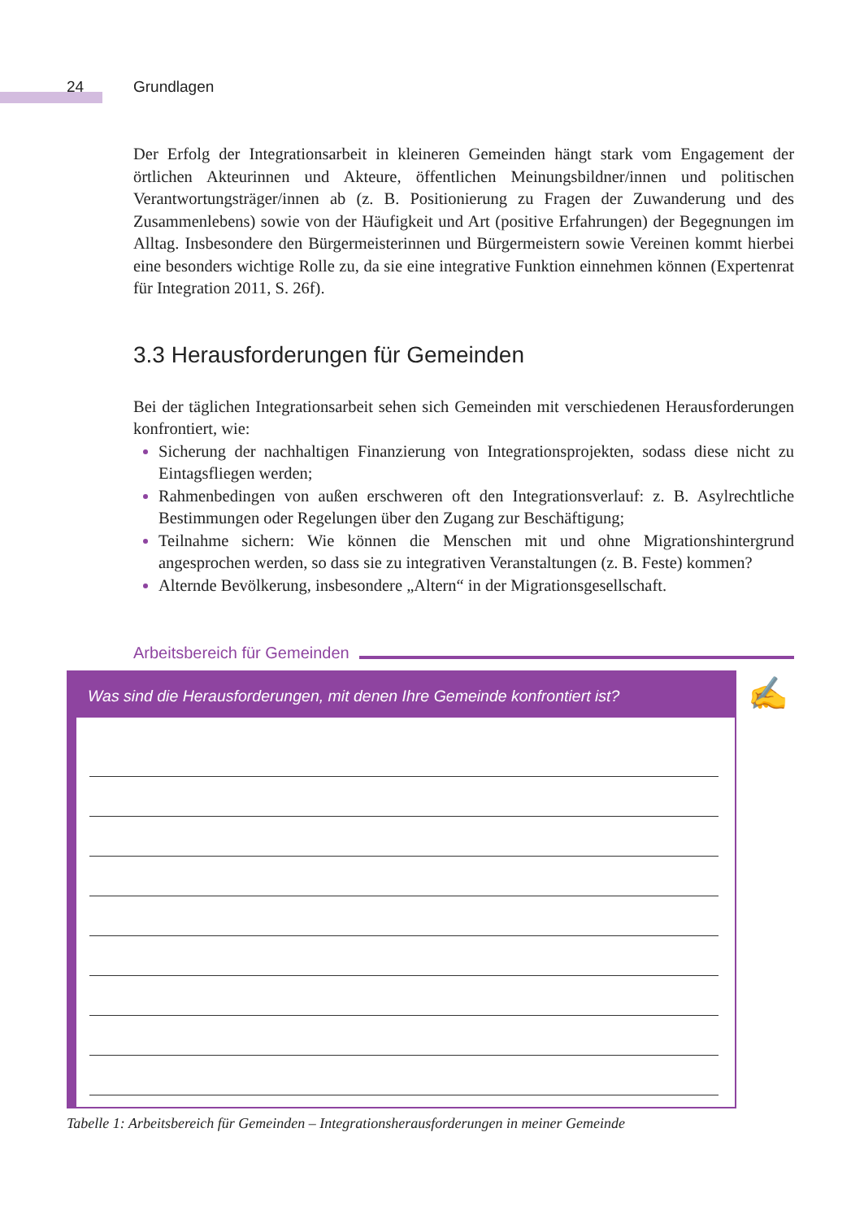24 Grundlagen
Der Erfolg der Integrationsarbeit in kleineren Gemeinden hängt stark vom Engagement der örtlichen Akteurinnen und Akteure, öffentlichen Meinungsbildner/innen und politischen Verantwortungsträger/innen ab (z. B. Positionierung zu Fragen der Zuwanderung und des Zusammenlebens) sowie von der Häufigkeit und Art (positive Erfahrungen) der Begegnungen im Alltag. Insbesondere den Bürgermeisterinnen und Bürgermeistern sowie Vereinen kommt hierbei eine besonders wichtige Rolle zu, da sie eine integrative Funktion einnehmen können (Expertenrat für Integration 2011, S. 26f).
3.3 Herausforderungen für Gemeinden
Bei der täglichen Integrationsarbeit sehen sich Gemeinden mit verschiedenen Herausforderungen konfrontiert, wie:
Sicherung der nachhaltigen Finanzierung von Integrationsprojekten, sodass diese nicht zu Eintagsfliegen werden;
Rahmenbedingen von außen erschweren oft den Integrationsverlauf: z. B. Asylrechtliche Bestimmungen oder Regelungen über den Zugang zur Beschäftigung;
Teilnahme sichern: Wie können die Menschen mit und ohne Migrationshintergrund angesprochen werden, so dass sie zu integrativen Veranstaltungen (z. B. Feste) kommen?
Alternde Bevölkerung, insbesondere „Altern“ in der Migrationsgesellschaft.
Arbeitsbereich für Gemeinden
Was sind die Herausforderungen, mit denen Ihre Gemeinde konfrontiert ist? ✍
Tabelle 1: Arbeitsbereich für Gemeinden – Integrationsherausforderungen in meiner Gemeinde